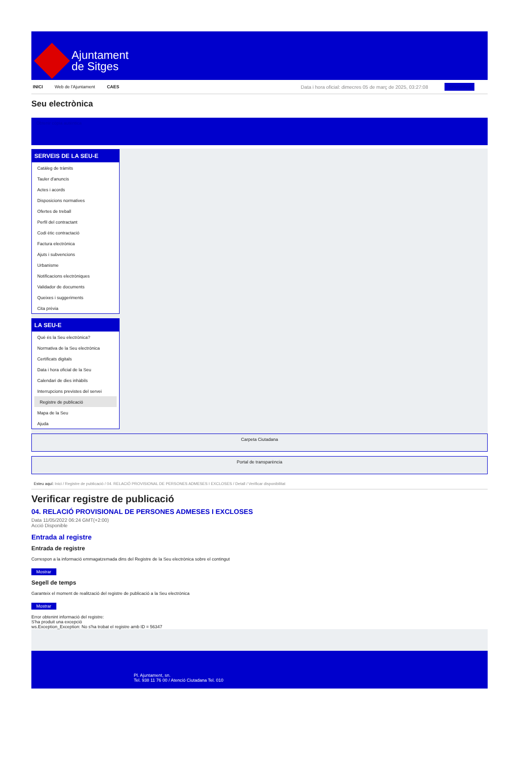Ajuntament
de Sitges
INICI Web de l'Ajuntament CAES Data i hora oficial: dimecres 05 de març de 2025, 03:27:08 Sincronitza
Seu electrònica
Obtenir còpia autèntica
SERVEIS DE LA SEU-E
Catàleg de tràmits
Tauler d'anuncis
Actes i acords
Disposicions normatives
Ofertes de treball
Perfil del contractant
Codi ètic contractació
Factura electrònica
Ajuts i subvencions
Urbanisme
Notificacions electròniques
Validador de documents
Queixes i suggeriments
Cita prèvia
LA SEU-E
Què és la Seu electrònica?
Normativa de la Seu electrònica
Certificats digitals
Data i hora oficial de la Seu
Calendari de dies inhàbils
Interrupcions previstes del servei
Registre de publicació
Mapa de la Seu
Ajuda
Carpeta Ciutadana
Portal de transparència
Esteu aquí: Inici / Registre de publicació / 04. RELACIÓ PROVISIONAL DE PERSONES ADMESES I EXCLOSES / Detall / Verificar disponibilitat
Verificar registre de publicació
04. RELACIÓ PROVISIONAL DE PERSONES ADMESES I EXCLOSES
Data 11/05/2022 06:24 GMT(+2:00)
Acció Disponible
Entrada al registre
Entrada de registre
Correspon a la informació emmagatzemada dins del Registre de la Seu electrònica sobre el contingut
Mostrar
Segell de temps
Garanteix el moment de realització del registre de publicació a la Seu electrònica
Mostrar
Error obtenint informació del registre:
S'ha produit una excepció
ws.Exception_Exception: No s'ha trobat el registre amb ID = 56347
Pl. Ajuntament, sn.
Tel. 938 11 76 00 / Atenció Ciutadana Tel. 010